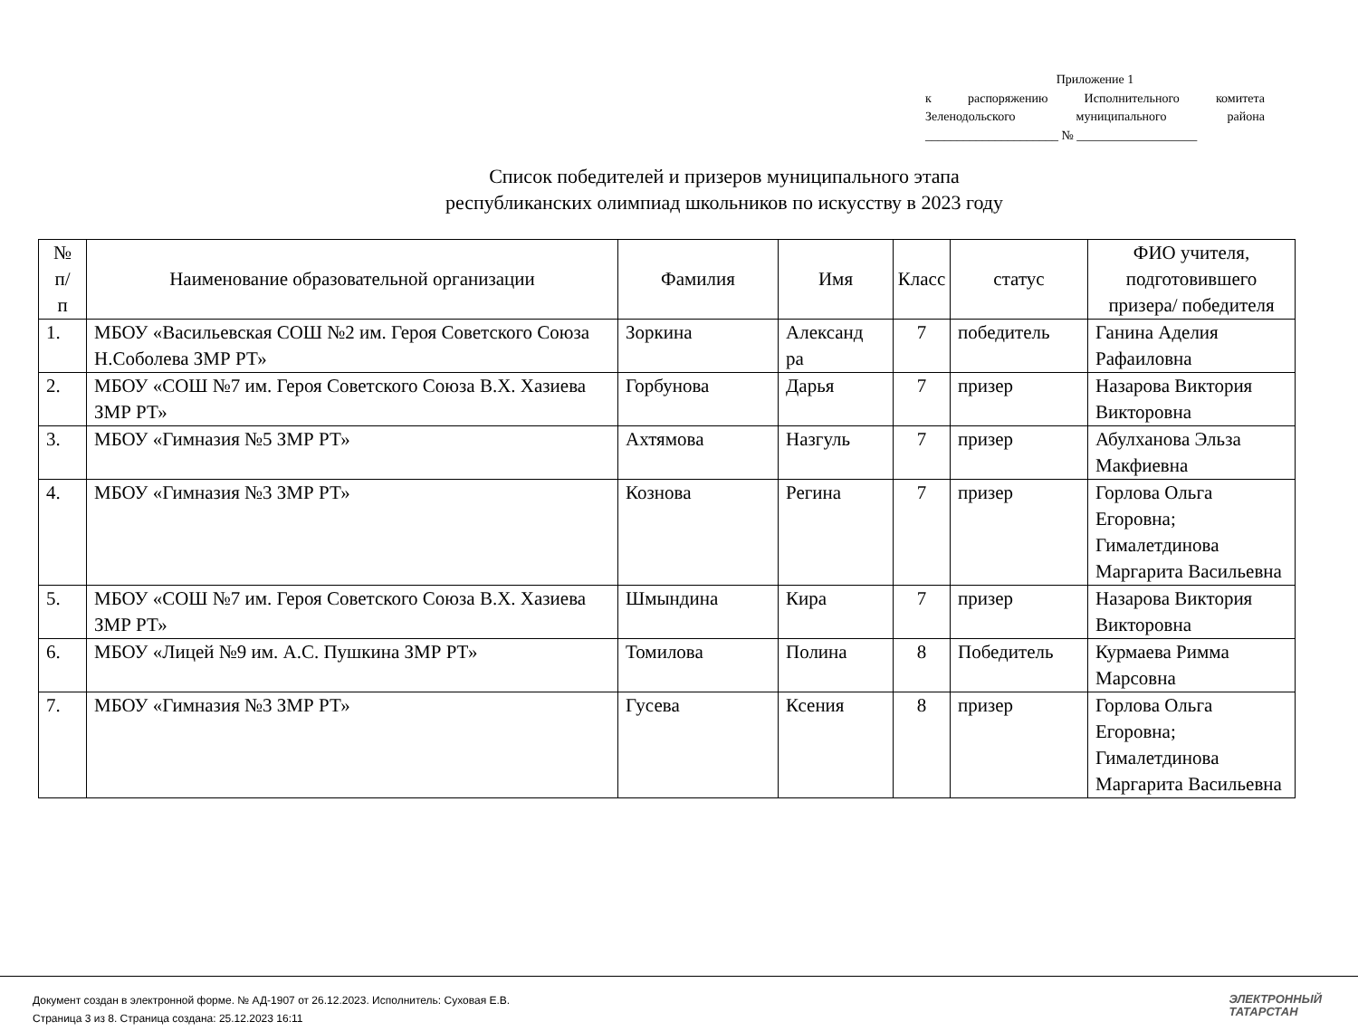Приложение 1
к распоряжению Исполнительного комитета
Зеленодольского муниципального района
_____________________ № ___________________
Список победителей и призеров муниципального этапа
республиканских олимпиад школьников по искусству в 2023 году
| № п/ п | Наименование образовательной организации | Фамилия | Имя | Класс | статус | ФИО учителя, подготовившего призера/ победителя |
| --- | --- | --- | --- | --- | --- | --- |
| 1. | МБОУ «Васильевская СОШ №2 им. Героя Советского Союза Н.Соболева ЗМР РТ» | Зоркина | Александ ра | 7 | победитель | Ганина Аделия Рафаиловна |
| 2. | МБОУ «СОШ №7 им. Героя Советского Союза В.Х. Хазиева ЗМР РТ» | Горбунова | Дарья | 7 | призер | Назарова Виктория Викторовна |
| 3. | МБОУ «Гимназия №5 ЗМР РТ» | Ахтямова | Назгуль | 7 | призер | Абулханова Эльза Макфиевна |
| 4. | МБОУ «Гимназия №3 ЗМР РТ» | Кознова | Регина | 7 | призер | Горлова Ольга Егоровна; Гималетдинова Маргарита Васильевна |
| 5. | МБОУ «СОШ №7 им. Героя Советского Союза В.Х. Хазиева ЗМР РТ» | Шмындина | Кира | 7 | призер | Назарова Виктория Викторовна |
| 6. | МБОУ «Лицей №9 им. А.С. Пушкина ЗМР РТ» | Томилова | Полина | 8 | Победитель | Курмаева Римма Марсовна |
| 7. | МБОУ «Гимназия №3 ЗМР РТ» | Гусева | Ксения | 8 | призер | Горлова Ольга Егоровна; Гималетдинова Маргарита Васильевна |
Документ создан в электронной форме. № АД-1907 от 26.12.2023. Исполнитель: Суховая Е.В.
Страница 3 из 8. Страница создана: 25.12.2023 16:11
ЭЛЕКТРОННЫЙ
ТАТАРСТАН